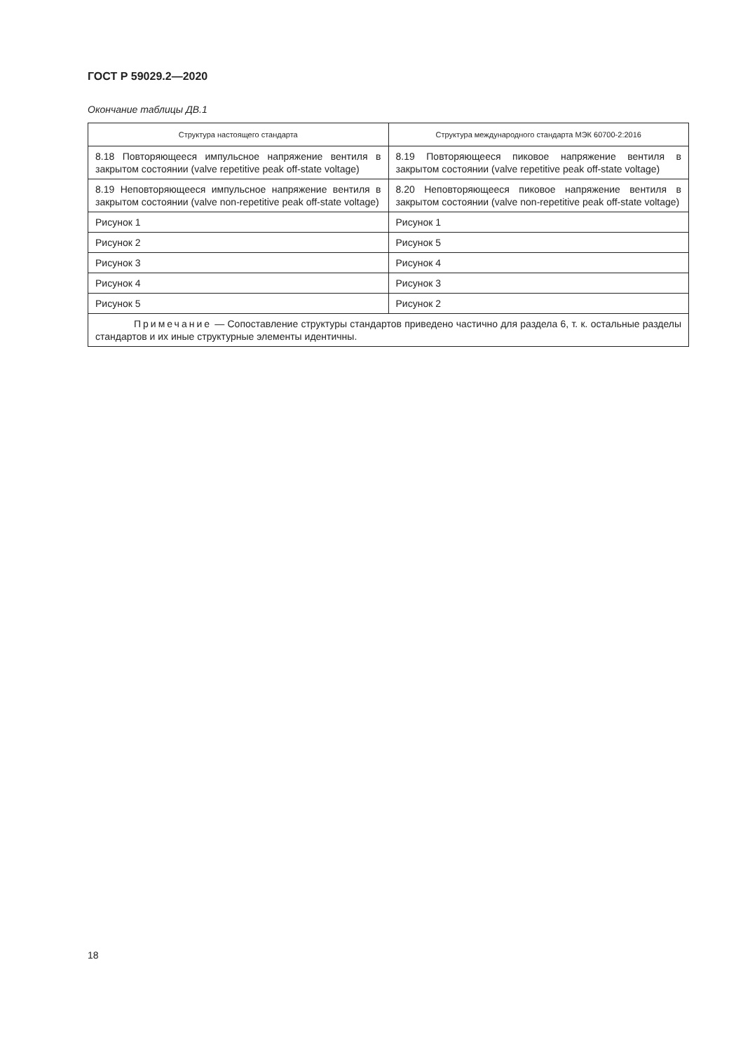ГОСТ Р 59029.2—2020
Окончание таблицы ДВ.1
| Структура настоящего стандарта | Структура международного стандарта МЭК 60700-2:2016 |
| --- | --- |
| 8.18 Повторяющееся импульсное напряжение вентиля в закрытом состоянии (valve repetitive peak off-state voltage) | 8.19 Повторяющееся пиковое напряжение вентиля в закрытом состоянии (valve repetitive peak off-state voltage) |
| 8.19 Неповторяющееся импульсное напряжение вентиля в закрытом состоянии (valve non-repetitive peak off-state voltage) | 8.20 Неповторяющееся пиковое напряжение вентиля в закрытом состоянии (valve non-repetitive peak off-state voltage) |
| Рисунок 1 | Рисунок 1 |
| Рисунок 2 | Рисунок 5 |
| Рисунок 3 | Рисунок 4 |
| Рисунок 4 | Рисунок 3 |
| Рисунок 5 | Рисунок 2 |
| Примечание — Сопоставление структуры стандартов приведено частично для раздела 6, т. к. остальные разделы стандартов и их иные структурные элементы идентичны. | |
18